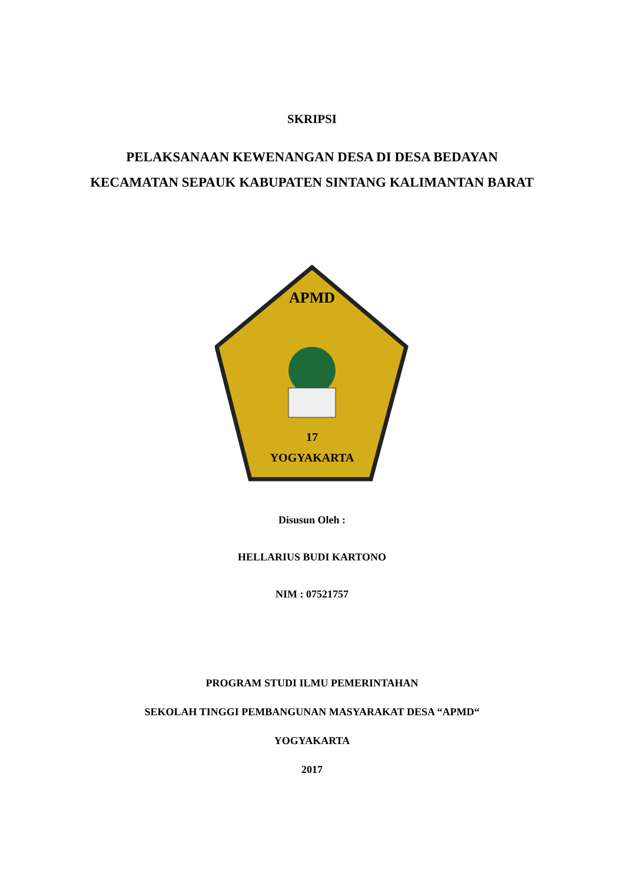SKRIPSI
PELAKSANAAN KEWENANGAN DESA DI DESA BEDAYAN
KECAMATAN SEPAUK KABUPATEN SINTANG KALIMANTAN BARAT
APMD
YOGYAKARTA
17
Disusun Oleh :
HELLARIUS BUDI KARTONO
NIM : 07521757
PROGRAM STUDI ILMU PEMERINTAHAN
SEKOLAH TINGGI PEMBANGUNAN MASYARAKAT DESA “APMD“
YOGYAKARTA
2017